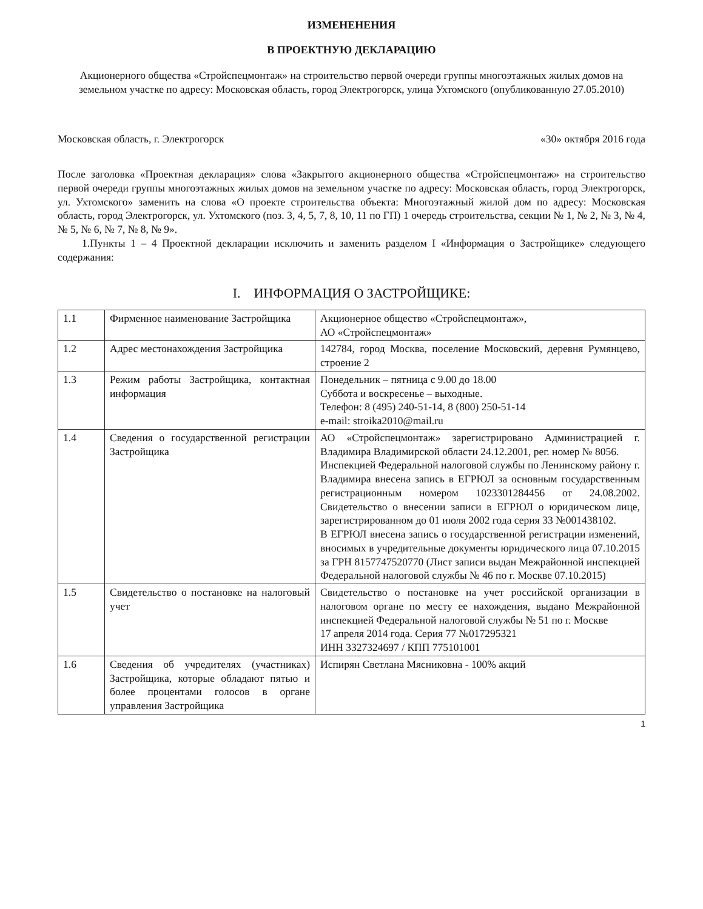ИЗМЕНЕНЕНИЯ
В ПРОЕКТНУЮ ДЕКЛАРАЦИЮ
Акционерного общества «Стройспецмонтаж» на строительство первой очереди группы многоэтажных жилых домов на земельном участке по адресу: Московская область, город Электрогорск, улица Ухтомского (опубликованную 27.05.2010)
Московская область, г. Электрогорск «30» октября 2016 года
После заголовка «Проектная декларация» слова «Закрытого акционерного общества «Стройспецмонтаж» на строительство первой очереди группы многоэтажных жилых домов на земельном участке по адресу: Московская область, город Электрогорск, ул. Ухтомского» заменить на слова «О проекте строительства объекта: Многоэтажный жилой дом по адресу: Московская область, город Электрогорск, ул. Ухтомского (поз. 3, 4, 5, 7, 8, 10, 11 по ГП) 1 очередь строительства, секции № 1, № 2, № 3, № 4, № 5, № 6, № 7, № 8, № 9».
1.Пункты 1 – 4 Проектной декларации исключить и заменить разделом I «Информация о Застройщике» следующего содержания:
I. ИНФОРМАЦИЯ О ЗАСТРОЙЩИКЕ:
| 1.1 | Фирменное наименование Застройщика | Акционерное общество «Стройспецмонтаж», АО «Стройспецмонтаж» |
| 1.2 | Адрес местонахождения Застройщика | 142784, город Москва, поселение Московский, деревня Румянцево, строение 2 |
| 1.3 | Режим работы Застройщика, контактная информация | Понедельник – пятница с 9.00 до 18.00 Суббота и воскресенье – выходные. Телефон: 8 (495) 240-51-14, 8 (800) 250-51-14 e-mail: stroika2010@mail.ru |
| 1.4 | Сведения о государственной регистрации Застройщика | АО «Стройспецмонтаж» зарегистрировано Администрацией г. Владимира Владимирской области 24.12.2001, рег. номер № 8056. Инспекцией Федеральной налоговой службы по Ленинскому району г. Владимира внесена запись в ЕГРЮЛ за основным государственным регистрационным номером 1023301284456 от 24.08.2002. Свидетельство о внесении записи в ЕГРЮЛ о юридическом лице, зарегистрированном до 01 июля 2002 года серия 33 №001438102. В ЕГРЮЛ внесена запись о государственной регистрации изменений, вносимых в учредительные документы юридического лица 07.10.2015 за ГРН 8157747520770 (Лист записи выдан Межрайонной инспекцией Федеральной налоговой службы № 46 по г. Москве 07.10.2015) |
| 1.5 | Свидетельство о постановке на налоговый учет | Свидетельство о постановке на учет российской организации в налоговом органе по месту ее нахождения, выдано Межрайонной инспекцией Федеральной налоговой службы № 51 по г. Москве 17 апреля 2014 года. Серия 77 №017295321 ИНН 3327324697 / КПП 775101001 |
| 1.6 | Сведения об учредителях (участниках) Застройщика, которые обладают пятью и более процентами голосов в органе управления Застройщика | Испирян Светлана Мясниковна - 100% акций |
1